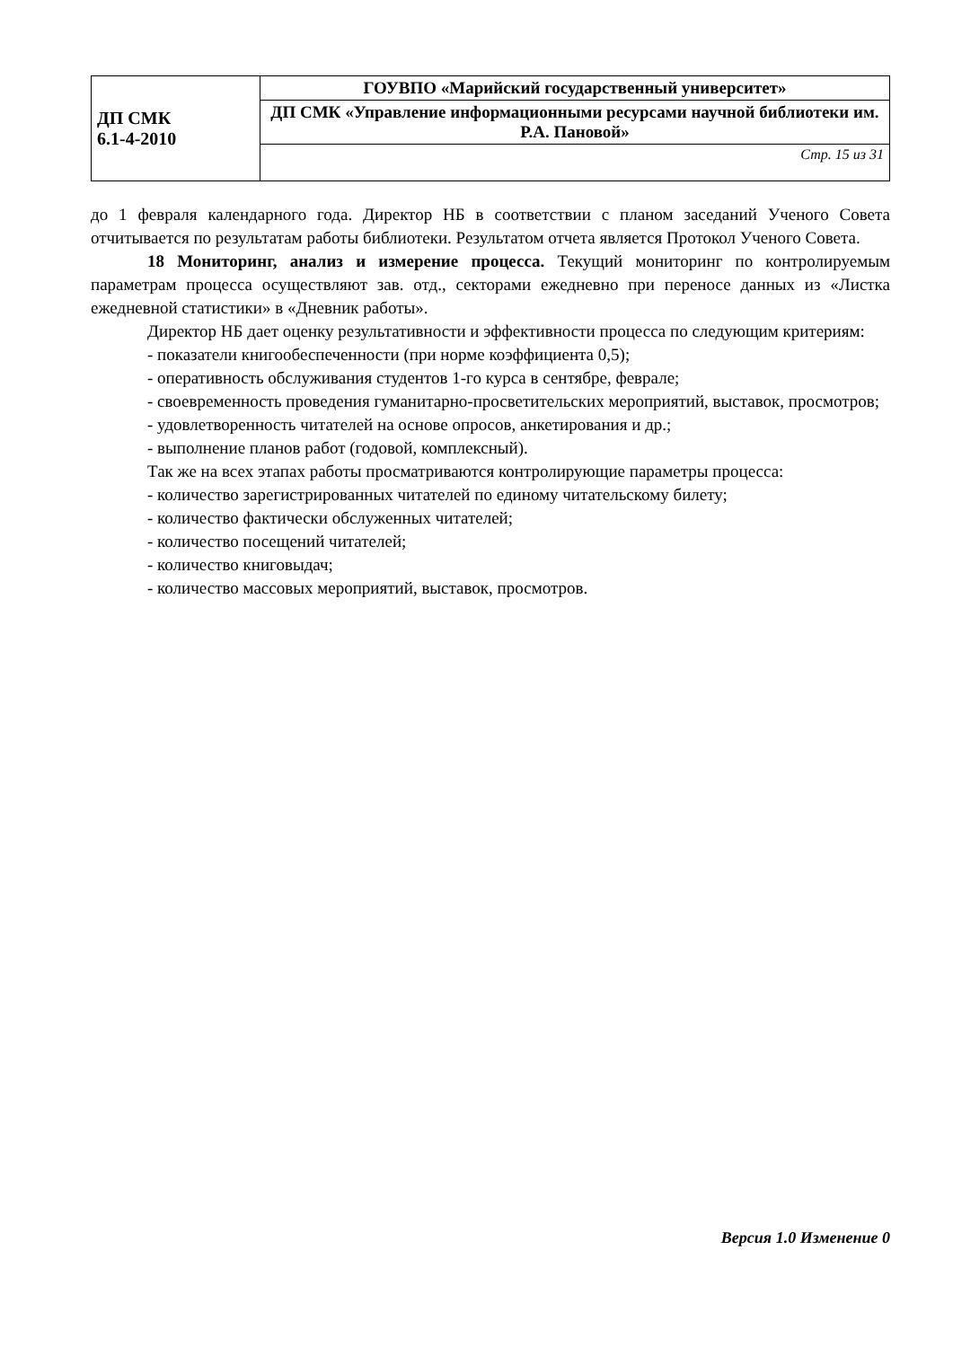| ДП СМК 6.1-4-2010 | ГОУВПО «Марийский государственный университет» |
| | ДП СМК «Управление информационными ресурсами научной библиотеки им. Р.А. Пановой» |
| | Стр. 15 из 31 |
до 1 февраля календарного года. Директор НБ в соответствии с планом заседаний Ученого Совета отчитывается по результатам работы библиотеки. Результатом отчета является Протокол Ученого Совета.
18 Мониторинг, анализ и измерение процесса. Текущий мониторинг по контролируемым параметрам процесса осуществляют зав. отд., секторами ежедневно при переносе данных из «Листка ежедневной статистики» в «Дневник работы».
Директор НБ дает оценку результативности и эффективности процесса по следующим критериям:
- показатели книгообеспеченности (при норме коэффициента 0,5);
- оперативность обслуживания студентов 1-го курса в сентябре, феврале;
- своевременность проведения гуманитарно-просветительских мероприятий, выставок, просмотров;
- удовлетворенность читателей на основе опросов, анкетирования и др.;
- выполнение планов работ (годовой, комплексный).
Так же на всех этапах работы просматриваются контролирующие параметры процесса:
- количество зарегистрированных читателей по единому читательскому билету;
- количество фактически обслуженных читателей;
- количество посещений читателей;
- количество книговыдач;
- количество массовых мероприятий, выставок, просмотров.
Версия 1.0 Изменение 0